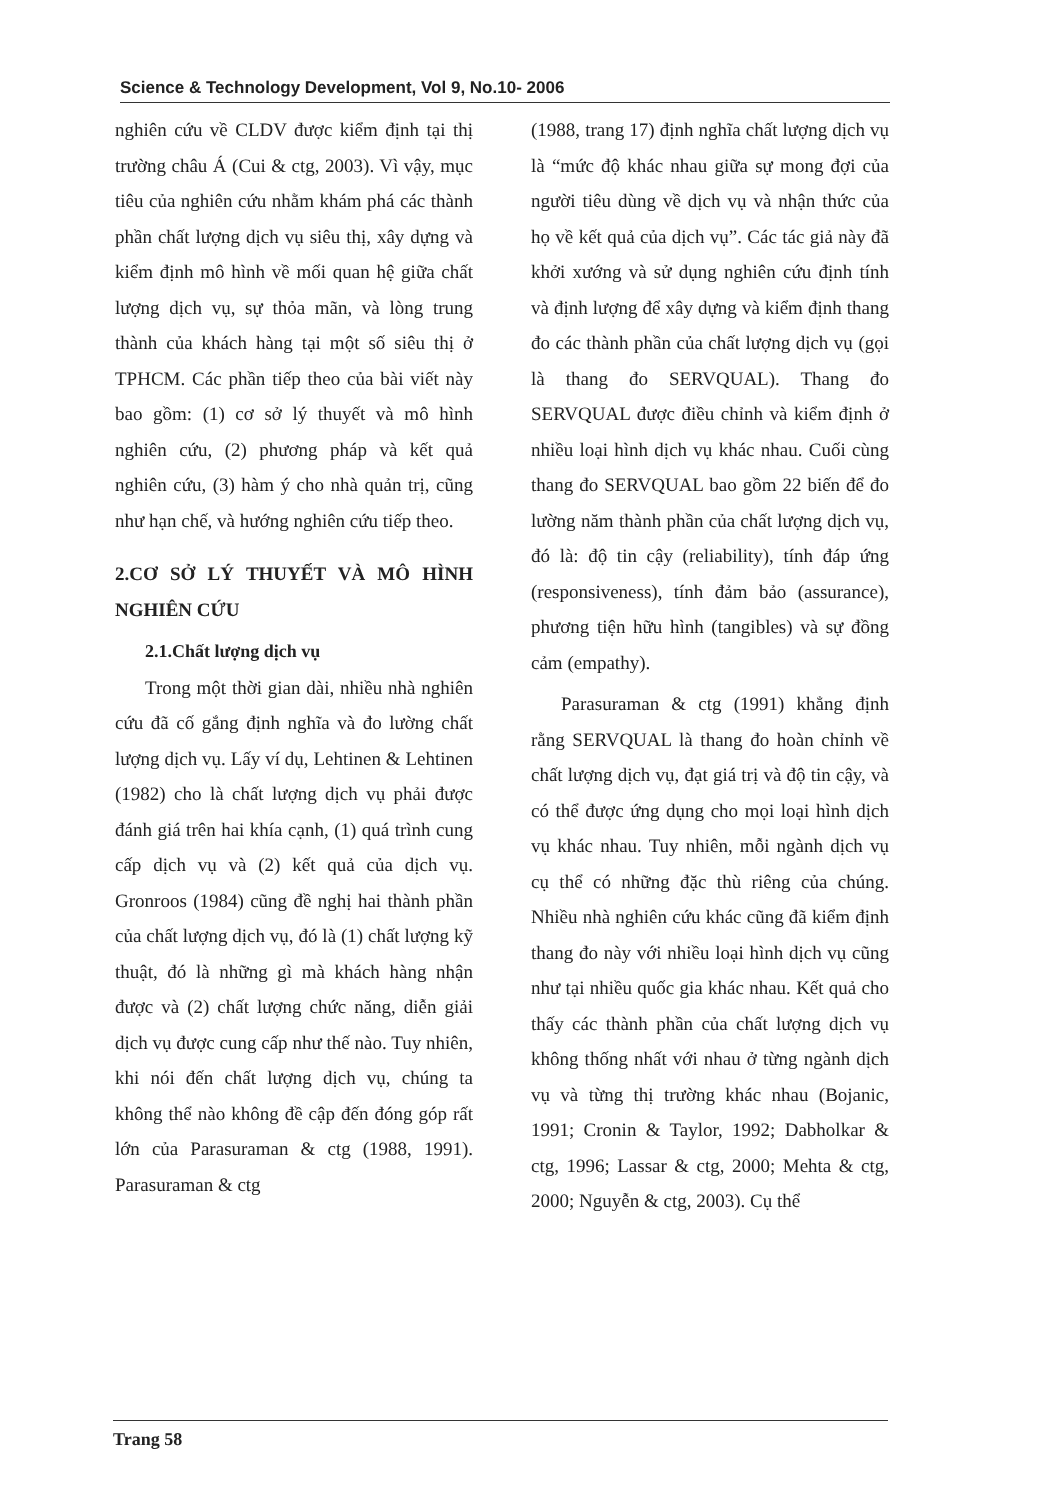Science & Technology Development, Vol 9, No.10- 2006
nghiên cứu về CLDV được kiểm định tại thị trường châu Á (Cui & ctg, 2003). Vì vậy, mục tiêu của nghiên cứu nhằm khám phá các thành phần chất lượng dịch vụ siêu thị, xây dựng và kiểm định mô hình về mối quan hệ giữa chất lượng dịch vụ, sự thỏa mãn, và lòng trung thành của khách hàng tại một số siêu thị ở TPHCM. Các phần tiếp theo của bài viết này bao gồm: (1) cơ sở lý thuyết và mô hình nghiên cứu, (2) phương pháp và kết quả nghiên cứu, (3) hàm ý cho nhà quản trị, cũng như hạn chế, và hướng nghiên cứu tiếp theo.
2.CƠ SỞ LÝ THUYẾT VÀ MÔ HÌNH NGHIÊN CỨU
2.1.Chất lượng dịch vụ
Trong một thời gian dài, nhiều nhà nghiên cứu đã cố gắng định nghĩa và đo lường chất lượng dịch vụ. Lấy ví dụ, Lehtinen & Lehtinen (1982) cho là chất lượng dịch vụ phải được đánh giá trên hai khía cạnh, (1) quá trình cung cấp dịch vụ và (2) kết quả của dịch vụ. Gronroos (1984) cũng đề nghị hai thành phần của chất lượng dịch vụ, đó là (1) chất lượng kỹ thuật, đó là những gì mà khách hàng nhận được và (2) chất lượng chức năng, diễn giải dịch vụ được cung cấp như thế nào. Tuy nhiên, khi nói đến chất lượng dịch vụ, chúng ta không thể nào không đề cập đến đóng góp rất lớn của Parasuraman & ctg (1988, 1991). Parasuraman & ctg
(1988, trang 17) định nghĩa chất lượng dịch vụ là “mức độ khác nhau giữa sự mong đợi của người tiêu dùng về dịch vụ và nhận thức của họ về kết quả của dịch vụ”. Các tác giả này đã khởi xướng và sử dụng nghiên cứu định tính và định lượng để xây dựng và kiểm định thang đo các thành phần của chất lượng dịch vụ (gọi là thang đo SERVQUAL). Thang đo SERVQUAL được điều chỉnh và kiểm định ở nhiều loại hình dịch vụ khác nhau. Cuối cùng thang đo SERVQUAL bao gồm 22 biến để đo lường năm thành phần của chất lượng dịch vụ, đó là: độ tin cậy (reliability), tính đáp ứng (responsiveness), tính đảm bảo (assurance), phương tiện hữu hình (tangibles) và sự đồng cảm (empathy).
Parasuraman & ctg (1991) khẳng định rằng SERVQUAL là thang đo hoàn chỉnh về chất lượng dịch vụ, đạt giá trị và độ tin cậy, và có thể được ứng dụng cho mọi loại hình dịch vụ khác nhau. Tuy nhiên, mỗi ngành dịch vụ cụ thể có những đặc thù riêng của chúng. Nhiều nhà nghiên cứu khác cũng đã kiểm định thang đo này với nhiều loại hình dịch vụ cũng như tại nhiều quốc gia khác nhau. Kết quả cho thấy các thành phần của chất lượng dịch vụ không thống nhất với nhau ở từng ngành dịch vụ và từng thị trường khác nhau (Bojanic, 1991; Cronin & Taylor, 1992; Dabholkar & ctg, 1996; Lassar & ctg, 2000; Mehta & ctg, 2000; Nguyễn & ctg, 2003). Cụ thể
Trang 58